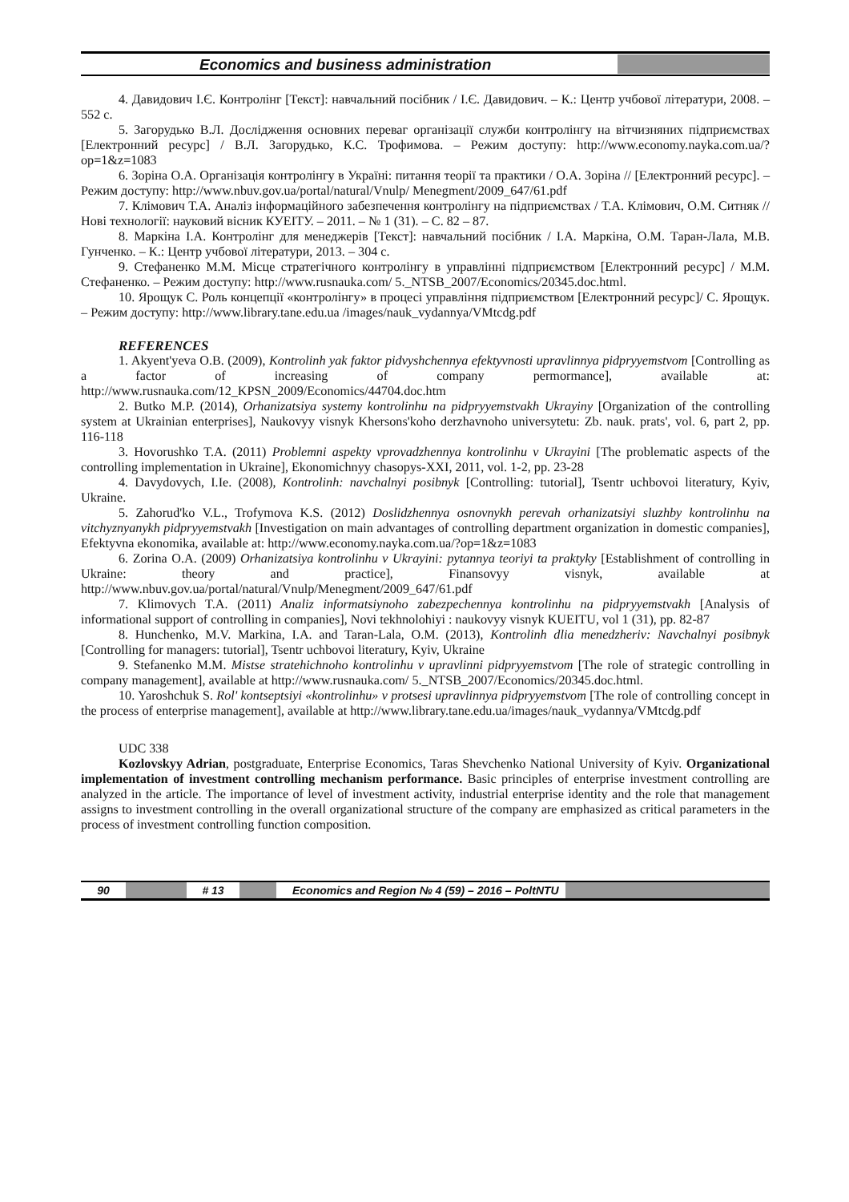Economics and business administration
4. Давидович І.Є. Контролінг [Текст]: навчальний посібник / І.Є. Давидович. – К.: Центр учбової літератури, 2008. – 552 с.
5. Загорудько В.Л. Дослідження основних переваг організації служби контролінгу на вітчизняних підприємствах [Електронний ресурс] / В.Л. Загорудько, К.С. Трофимова. – Режим доступу: http://www.economy.nayka.com.ua/?op=1&z=1083
6. Зоріна О.А. Організація контролінгу в Україні: питання теорії та практики / О.А. Зоріна // [Електронний ресурс]. – Режим доступу: http://www.nbuv.gov.ua/portal/natural/Vnulp/ Menegment/2009_647/61.pdf
7. Клімович Т.А. Аналіз інформаційного забезпечення контролінгу на підприємствах / Т.А. Клімович, О.М. Ситняк // Нові технології: науковий вісник КУЕІТУ. – 2011. – № 1 (31). – С. 82 – 87.
8. Маркіна І.А. Контролінг для менеджерів [Текст]: навчальний посібник / І.А. Маркіна, О.М. Таран-Лала, М.В. Гунченко. – К.: Центр учбової літератури, 2013. – 304 с.
9. Стефаненко М.М. Місце стратегічного контролінгу в управлінні підприємством [Електронний ресурс] / М.М. Стефаненко. – Режим доступу: http://www.rusnauka.com/ 5._NTSB_2007/Economics/20345.doc.html.
10. Ярощук С. Роль концепції «контролінгу» в процесі управління підприємством [Електронний ресурс]/ С. Ярощук. – Режим доступу: http://www.library.tane.edu.ua /images/nauk_vydannya/VMtcdg.pdf
REFERENCES
1. Akyent'yeva O.B. (2009), Kontrolinh yak faktor pidvyshchennya efektyvnosti upravlinnya pidpryyemstvom [Controlling as a factor of increasing of company permormance], available at: http://www.rusnauka.com/12_KPSN_2009/Economics/44704.doc.htm
2. Butko M.P. (2014), Orhanizatsiya systemy kontrolinhu na pidpryyemstvakh Ukrayiny [Organization of the controlling system at Ukrainian enterprises], Naukovyy visnyk Khersons'koho derzhavnoho universytetu: Zb. nauk. prats', vol. 6, part 2, pp. 116-118
3. Hovorushko T.A. (2011) Problemni aspekty vprovadzhennya kontrolinhu v Ukrayini [The problematic aspects of the controlling implementation in Ukraine], Ekonomichnyy chasopys-XXI, 2011, vol. 1-2, pp. 23-28
4. Davydovych, I.Ie. (2008), Kontrolinh: navchalnyi posibnyk [Controlling: tutorial], Tsentr uchbovoi literatury, Kyiv, Ukraine.
5. Zahorud'ko V.L., Trofymova K.S. (2012) Doslidzhennya osnovnykh perevah orhanizatsiyi sluzhby kontrolinhu na vitchyznyanykh pidpryyemstvakh [Investigation on main advantages of controlling department organization in domestic companies], Efektyvna ekonomika, available at: http://www.economy.nayka.com.ua/?op=1&z=1083
6. Zorina O.A. (2009) Orhanizatsiya kontrolinhu v Ukrayini: pytannya teoriyi ta praktyky [Establishment of controlling in Ukraine: theory and practice], Finansovyy visnyk, available at http://www.nbuv.gov.ua/portal/natural/Vnulp/Menegment/2009_647/61.pdf
7. Klimovych T.A. (2011) Analiz informatsiynoho zabezpechennya kontrolinhu na pidpryyemstvakh [Analysis of informational support of controlling in companies], Novi tekhnolohiyi : naukovyy visnyk KUEITU, vol 1 (31), pp. 82-87
8. Hunchenko, M.V. Markina, I.A. and Taran-Lala, O.M. (2013), Kontrolinh dlia menedzheriv: Navchalnyi posibnyk [Controlling for managers: tutorial], Tsentr uchbovoi literatury, Kyiv, Ukraine
9. Stefanenko M.M. Mistse stratehichnoho kontrolinhu v upravlinni pidpryyemstvom [The role of strategic controlling in company management], available at http://www.rusnauka.com/ 5._NTSB_2007/Economics/20345.doc.html.
10. Yaroshchuk S. Rol' kontseptsiyi «kontrolinhu» v protsesi upravlinnya pidpryyemstvom [The role of controlling concept in the process of enterprise management], available at http://www.library.tane.edu.ua/images/nauk_vydannya/VMtcdg.pdf
UDC 338
Kozlovskyy Adrian, postgraduate, Enterprise Economics, Taras Shevchenko National University of Kyiv. Organizational implementation of investment controlling mechanism performance. Basic principles of enterprise investment controlling are analyzed in the article. The importance of level of investment activity, industrial enterprise identity and the role that management assigns to investment controlling in the overall organizational structure of the company are emphasized as critical parameters in the process of investment controlling function composition.
90 # 13 Economics and Region № 4 (59) – 2016 – PoltNTU